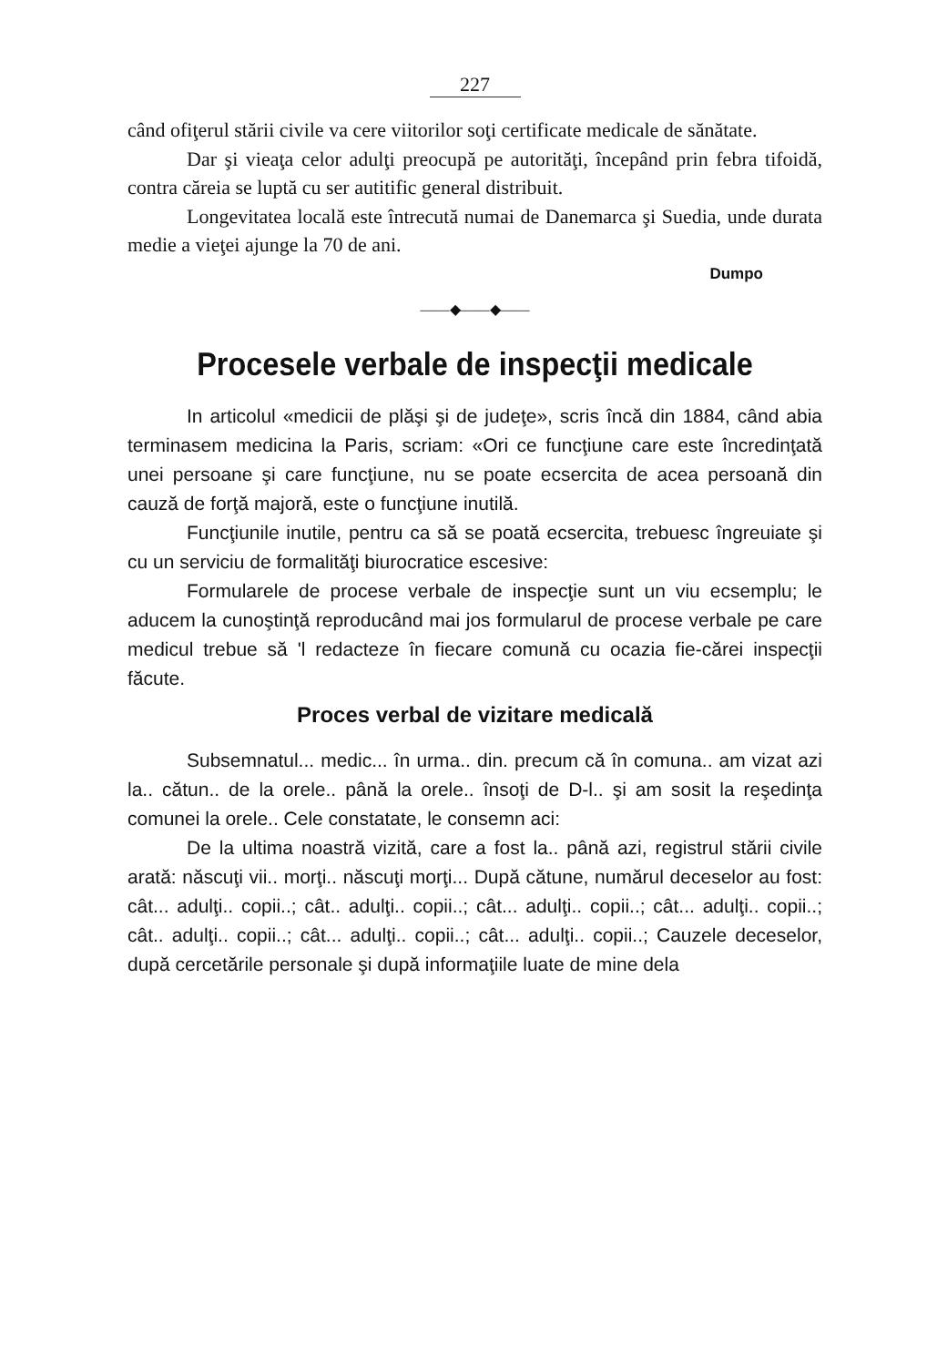227
când ofiţerul stării civile va cere viitorilor soţi certificate medicale de sănătate.
Dar şi vieaţa celor adulţi preocupă pe autorităţi, începând prin febra tifoidă, contra căreia se luptă cu ser autitific general distribuit.
Longevitatea locală este întrecută numai de Danemarca şi Suedia, unde durata medie a vieţei ajunge la 70 de ani.
Dumpo
——◆——◆——
Procesele verbale de inspecţii medicale
In articolul «medicii de plăşi şi de judeţe», scris încă din 1884, când abia terminasem medicina la Paris, scriam: «Ori ce funcţiune care este încredinţată unei persoane şi care funcţiune, nu se poate ecsercita de acea persoană din cauză de forţă majoră, este o funcţiune inutilă.
Funcţiunile inutile, pentru ca să se poată ecsercita, trebuesc îngreuiate şi cu un serviciu de formalităţi biurocratice escesive:
Formularele de procese verbale de inspecţie sunt un viu ecsemplu; le aducem la cunoştinţă reproducând mai jos formularul de procese verbale pe care medicul trebue să 'l redacteze în fiecare comună cu ocazia fie-cărei inspecţii făcute.
Proces verbal de vizitare medicală
Subsemnatul... medic... în urma.. din. precum că în comuna.. am vizat azi la.. cătun.. de la orele.. până la orele.. însoţi de D-l.. şi am sosit la reşedinţa comunei la orele.. Cele constatate, le consemn aci:
De la ultima noastră vizită, care a fost la.. până azi, registrul stării civile arată: născuţi vii.. morţi.. născuţi morţi... După cătune, numărul deceselor au fost: cât... adulţi.. copii..; cât.. adulţi.. copii..; cât... adulţi.. copii..; cât... adulţi.. copii..; cât.. adulţi.. copii..; cât... adulţi.. copii..; cât... adulţi.. copii..; Cauzele deceselor, după cercetările personale şi după informaţiile luate de mine dela